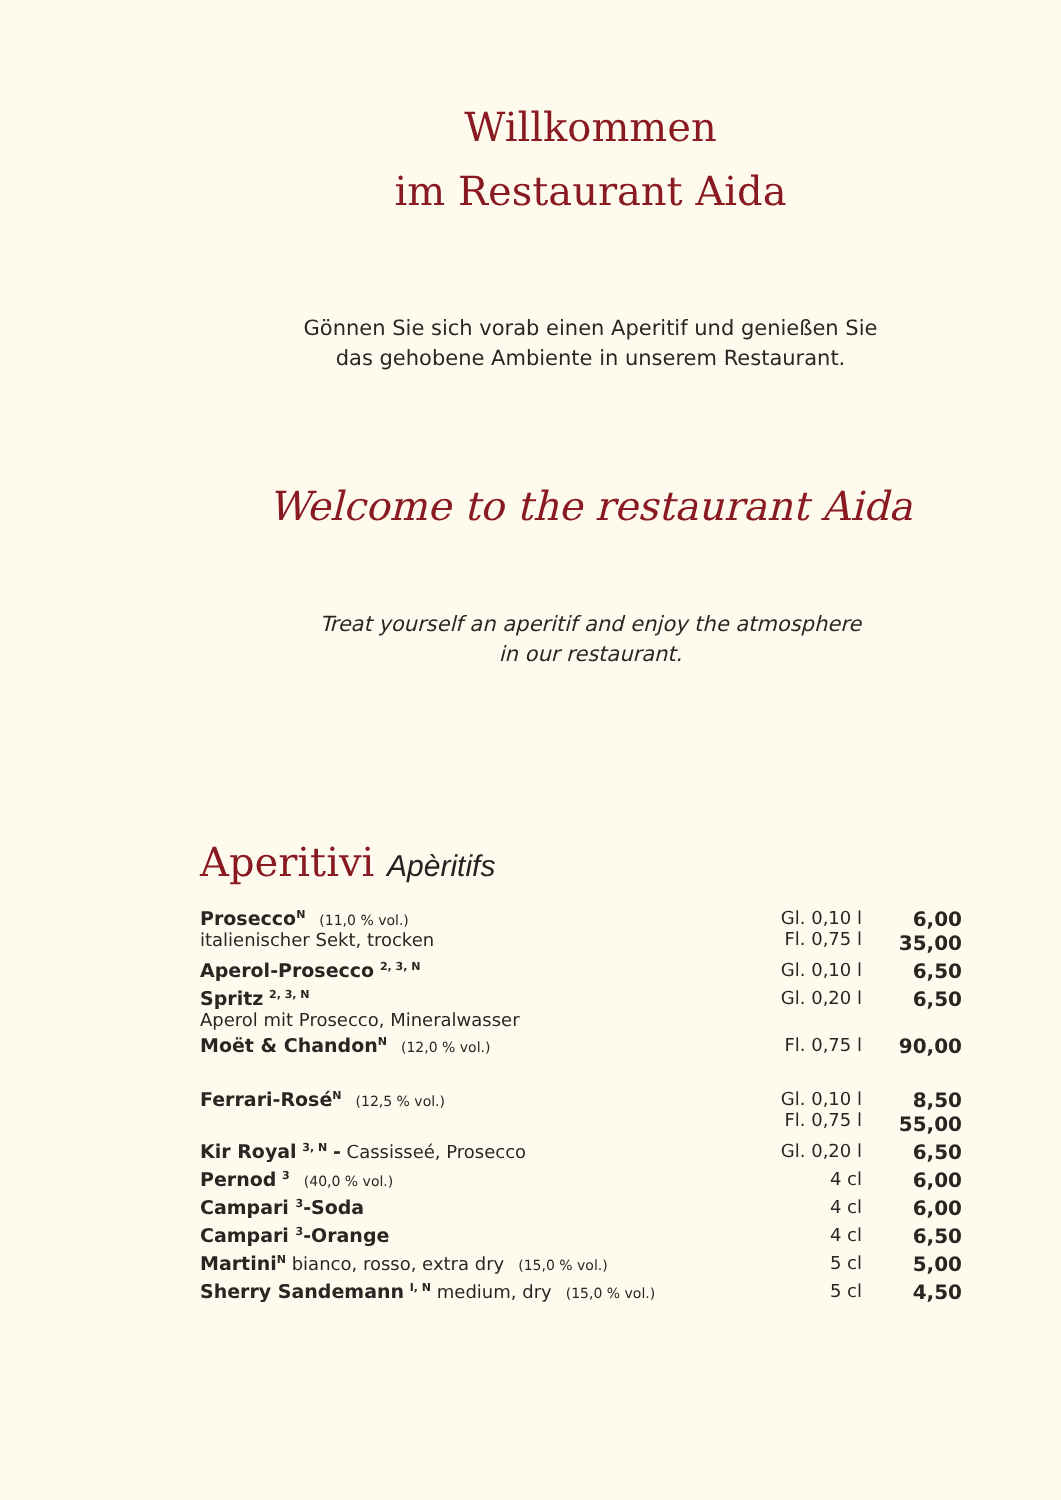Willkommen
im Restaurant Aida
Gönnen Sie sich vorab einen Aperitif und genießen Sie
das gehobene Ambiente in unserem Restaurant.
Welcome to the restaurant Aida
Treat yourself an aperitif and enjoy the atmosphere
in our restaurant.
Aperitivi Apèritifs
| Prosecco<sup>N</sup> (11,0 % vol.) italienischer Sekt, trocken | Gl. 0,10 l Fl. 0,75 l | 6,00 35,00 |
| Aperol-Prosecco <sup>2, 3, N</sup> | Gl. 0,10 l | 6,50 |
| Spritz <sup>2, 3, N</sup> Aperol mit Prosecco, Mineralwasser | Gl. 0,20 l | 6,50 |
| Moët & Chandon<sup>N</sup> (12,0 % vol.) | Fl. 0,75 l | 90,00 |
| Ferrari-Rosé<sup>N</sup> (12,5 % vol.) | Gl. 0,10 l Fl. 0,75 l | 8,50 55,00 |
| Kir Royal <sup>3, N</sup> - Cassisseé, Prosecco | Gl. 0,20 l | 6,50 |
| Pernod <sup>3</sup> (40,0 % vol.) | 4 cl | 6,00 |
| Campari <sup>3</sup>-Soda | 4 cl | 6,00 |
| Campari <sup>3</sup>-Orange | 4 cl | 6,50 |
| Martini<sup>N</sup> bianco, rosso, extra dry (15,0 % vol.) | 5 cl | 5,00 |
| Sherry Sandemann <sup>I, N</sup> medium, dry (15,0 % vol.) | 5 cl | 4,50 |